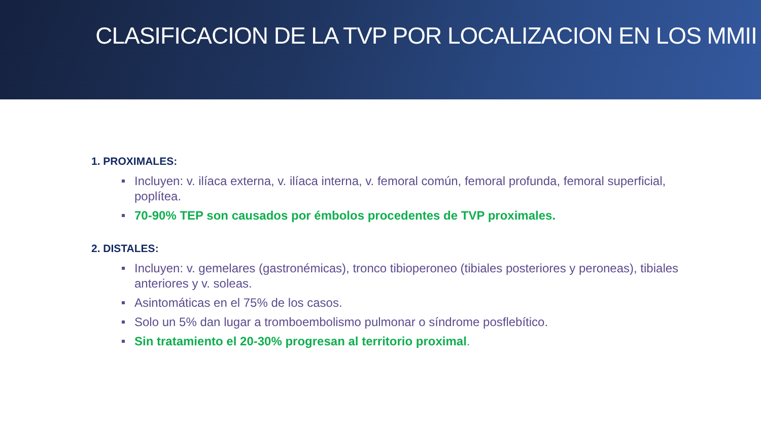CLASIFICACION DE LA TVP POR LOCALIZACION EN LOS MMII
1. PROXIMALES:
Incluyen: v. ilíaca externa, v. ilíaca interna, v. femoral común, femoral profunda, femoral superficial, poplítea.
70-90% TEP son causados por émbolos procedentes de TVP proximales.
2. DISTALES:
Incluyen: v. gemelares (gastronémicas), tronco tibioperoneo (tibiales posteriores y peroneas), tibiales anteriores y v. soleas.
Asintomáticas en el 75% de los casos.
Solo un 5% dan lugar a tromboembolismo pulmonar o síndrome posflebítico.
Sin tratamiento el 20-30% progresan al territorio proximal.